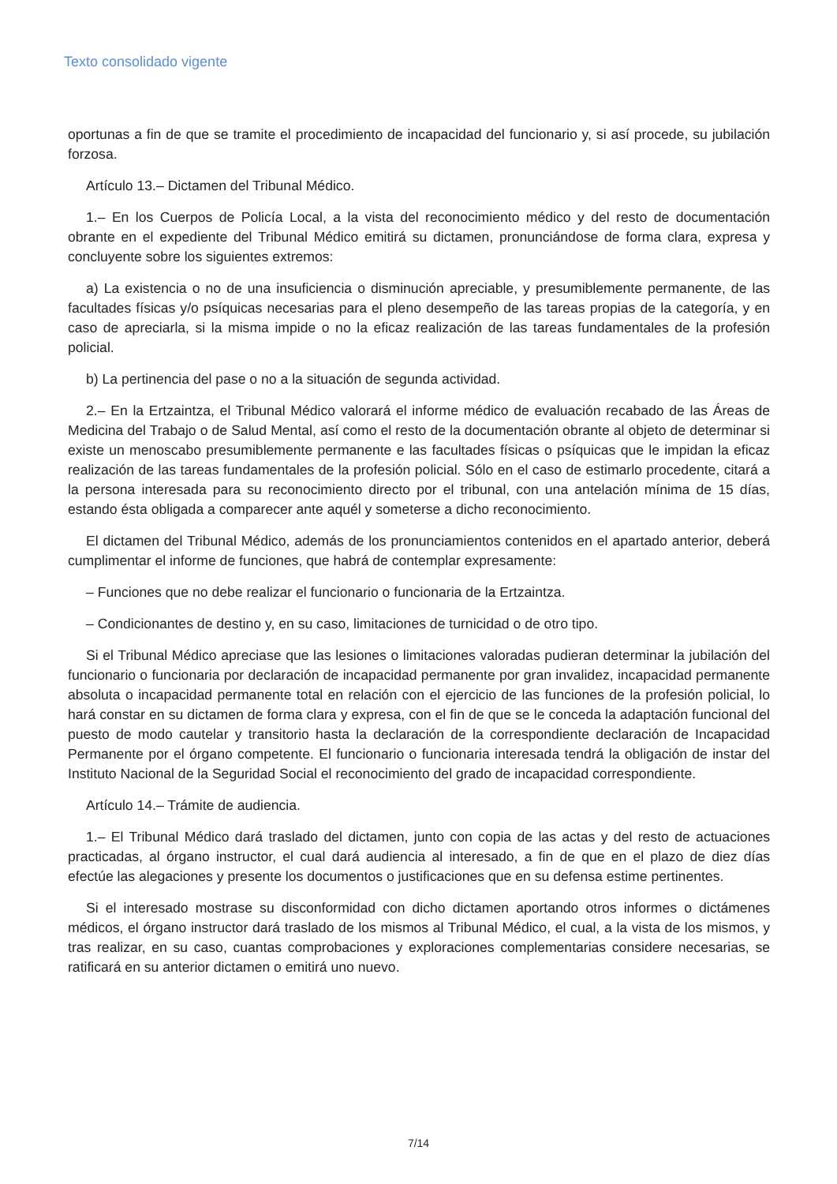Texto consolidado vigente
oportunas a fin de que se tramite el procedimiento de incapacidad del funcionario y, si así procede, su jubilación forzosa.
Artículo 13.– Dictamen del Tribunal Médico.
1.– En los Cuerpos de Policía Local, a la vista del reconocimiento médico y del resto de documentación obrante en el expediente del Tribunal Médico emitirá su dictamen, pronunciándose de forma clara, expresa y concluyente sobre los siguientes extremos:
a) La existencia o no de una insuficiencia o disminución apreciable, y presumiblemente permanente, de las facultades físicas y/o psíquicas necesarias para el pleno desempeño de las tareas propias de la categoría, y en caso de apreciarla, si la misma impide o no la eficaz realización de las tareas fundamentales de la profesión policial.
b) La pertinencia del pase o no a la situación de segunda actividad.
2.– En la Ertzaintza, el Tribunal Médico valorará el informe médico de evaluación recabado de las Áreas de Medicina del Trabajo o de Salud Mental, así como el resto de la documentación obrante al objeto de determinar si existe un menoscabo presumiblemente permanente e las facultades físicas o psíquicas que le impidan la eficaz realización de las tareas fundamentales de la profesión policial. Sólo en el caso de estimarlo procedente, citará a la persona interesada para su reconocimiento directo por el tribunal, con una antelación mínima de 15 días, estando ésta obligada a comparecer ante aquél y someterse a dicho reconocimiento.
El dictamen del Tribunal Médico, además de los pronunciamientos contenidos en el apartado anterior, deberá cumplimentar el informe de funciones, que habrá de contemplar expresamente:
– Funciones que no debe realizar el funcionario o funcionaria de la Ertzaintza.
– Condicionantes de destino y, en su caso, limitaciones de turnicidad o de otro tipo.
Si el Tribunal Médico apreciase que las lesiones o limitaciones valoradas pudieran determinar la jubilación del funcionario o funcionaria por declaración de incapacidad permanente por gran invalidez, incapacidad permanente absoluta o incapacidad permanente total en relación con el ejercicio de las funciones de la profesión policial, lo hará constar en su dictamen de forma clara y expresa, con el fin de que se le conceda la adaptación funcional del puesto de modo cautelar y transitorio hasta la declaración de la correspondiente declaración de Incapacidad Permanente por el órgano competente. El funcionario o funcionaria interesada tendrá la obligación de instar del Instituto Nacional de la Seguridad Social el reconocimiento del grado de incapacidad correspondiente.
Artículo 14.– Trámite de audiencia.
1.– El Tribunal Médico dará traslado del dictamen, junto con copia de las actas y del resto de actuaciones practicadas, al órgano instructor, el cual dará audiencia al interesado, a fin de que en el plazo de diez días efectúe las alegaciones y presente los documentos o justificaciones que en su defensa estime pertinentes.
Si el interesado mostrase su disconformidad con dicho dictamen aportando otros informes o dictámenes médicos, el órgano instructor dará traslado de los mismos al Tribunal Médico, el cual, a la vista de los mismos, y tras realizar, en su caso, cuantas comprobaciones y exploraciones complementarias considere necesarias, se ratificará en su anterior dictamen o emitirá uno nuevo.
7/14